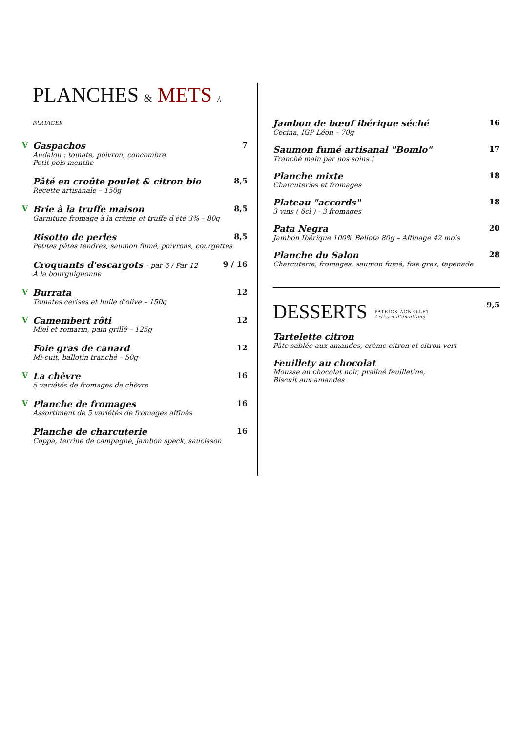PLANCHES & METS À PARTAGER
V Gaspachos
Andalou : tomate, poivron, concombre
Petit pois menthe
7
Pâté en croûte poulet & citron bio
Recette artisanale – 150g
8,5
V Brie à la truffe maison
Garniture fromage à la crème et truffe d'été 3% – 80g
8,5
Risotto de perles
Petites pâtes tendres, saumon fumé, poivrons, courgettes
8,5
Croquants d'escargots - par 6 / Par 12
À la bourguignonne
9 / 16
V Burrata
Tomates cerises et huile d'olive – 150g
12
V Camembert rôti
Miel et romarin, pain grillé – 125g
12
Foie gras de canard
Mi-cuit, ballotin tranché – 50g
12
V La chèvre
5 variétés de fromages de chèvre
16
V Planche de fromages
Assortiment de 5 variétés de fromages affinés
16
Planche de charcuterie
Coppa, terrine de campagne, jambon speck, saucisson
16
Jambon de bœuf ibérique séché
Cecina, IGP Léon – 70g
16
Saumon fumé artisanal "Bomlo"
Tranché main par nos soins !
17
Planche mixte
Charcuteries et fromages
18
Plateau "accords"
3 vins ( 6cl ) - 3 fromages
18
Pata Negra
Jambon Ibérique 100% Bellota 80g – Affinage 42 mois
20
Planche du Salon
Charcuterie, fromages, saumon fumé, foie gras, tapenade
28
DESSERTS
PATRICK AGNELLET
Artisan d'émotions
9,5
Tartelette citron
Pâte sablée aux amandes, crème citron et citron vert
Feuillety au chocolat
Mousse au chocolat noir, praliné feuilletine,
Biscuit aux amandes